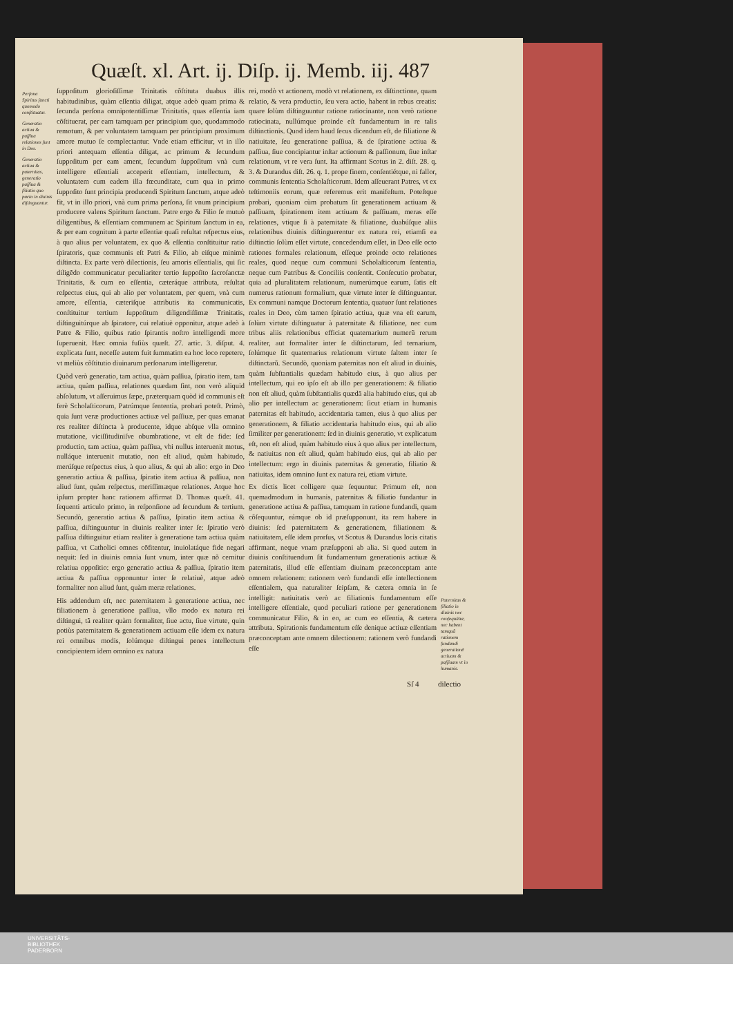Quæſt. xl. Art. ij. Diſp. ij. Memb. iij. 487
Perſona Spiritus ſancti quomodo conſtituatur.
Generatio actiua & paſſiua relationes ſunt in Deo.
Generatio actiua & paternitas, generatio paſſiua & filiatio quo pacto in diuinis diſtinguantur.
ſuppoſitum glorioſiſſimæ Trinitatis cõſtituta duabus illis habitudinibus, quàm eſſentia diligat, atque adeò quam prima & ſecunda perſona omnipotentiſſimæ Trinitatis, quas eſſentia iam cõſtituerat, per eam tamquam per principium quo, quodammodo remotum, & per voluntatem tamquam per principium proximum amore mutuo ſe complectantur. Vnde etiam efficitur, vt in illo priori antequam eſſentia diligat, ac primum & ſecundum ſuppoſitum per eam ament, ſecundum ſuppoſitum vnà cum intelligere eſſentiali acceperit eſſentiam, intellectum, & voluntatem cum eadem illa fœcunditate, cum qua in primo ſuppoſito ſunt principia producendi Spiritum ſanctum, atque adeò fit, vt in illo priori, vnà cum prima perſona, ſit vnum principium producere valens Spiritum ſanctum. Patre ergo & Filio ſe mutuò diligentibus, & eſſentiam communem ac Spiritum ſanctum in ea, & per eam cognitum à parte eſſentiæ quaſi reſultat reſpectus eius, à quo alius per voluntatem, ex quo & eſſentia conſtituitur ratio ſpiratoris, quæ communis eſt Patri & Filio, ab eiſque minimè diſtincta. Ex parte verò dilectionis, ſeu amoris eſſentialis, qui ſic diligẽdo communicatur peculiariter tertio ſuppoſito ſacroſanctæ Trinitatis, & cum eo eſſentia, cæteráque attributa, reſultat reſpectus eius, qui ab alio per voluntatem, per quem, vnà cum amore, eſſentia, cæteriſque attributis ita communicatis, conſtituitur tertium ſuppoſitum diligendiſſimæ Trinitatis, diſtinguitúrque ab ſpiratore, cui relatiuè opponitur, atque adeò à Patre & Filio, quibus ratio ſpirantis noſtro intelligendi more ſuperuenit. Hæc omnia fuſiùs quæſt. 27. artic. 3. diſput. 4. explicata ſunt, neceſſe autem fuit ſummatim ea hoc loco repetere, vt meliùs cõſtitutio diuinarum perſonarum intelligeretur.
Quòd verò generatio, tam actiua, quàm paſſiua, ſpiratio item, tam actiua, quàm paſſiua, relationes quædam ſint, non verò aliquid abſolutum, vt aſſeruimus ſæpe, præterquam quòd id communis eſt ferè Scholaſticorum, Patrúmque ſententia, probari poteſt. Primò, quia ſunt veræ productiones actiuæ vel paſſiuæ, per quas emanat res realiter diſtincta à producente, idque abſque vlla omnino mutatione, viciſſitudiniſve obumbratione, vt eſt de fide: ſed productio, tam actiua, quàm paſſiua, vbi nullus interuenit motus, nulláque interuenit mutatio, non eſt aliud, quàm habitudo, merúſque reſpectus eius, à quo alius, & qui ab alio: ergo in Deo generatio actiua & paſſiua, ſpiratio item actiua & paſſiua, non aliud ſunt, quàm reſpectus, meriſſimæque relationes. Atque hoc ipſum propter hanc rationem affirmat D. Thomas quæſt. 41. ſequenti articulo primo, in reſponſione ad ſecundum & tertium. Secundò, generatio actiua & paſſiua, ſpiratio item actiua & paſſiua, diſtinguuntur in diuinis realiter inter ſe: ſpiratio verò paſſiua diſtinguitur etiam realiter à generatione tam actiua quàm paſſiua, vt Catholici omnes cõfitentur, inuiolatáque fide negari nequit: ſed in diuinis omnia ſunt vnum, inter quæ nõ cernitur relatiua oppoſitio: ergo generatio actiua & paſſiua, ſpiratio item actiua & paſſiua opponuntur inter ſe relatiuè, atque adeò formaliter non aliud ſunt, quàm meræ relationes.
His addendum eſt, nec paternitatem à generatione actiua, nec filiationem à generatione paſſiua, vllo modo ex natura rei diſtingui, tã realiter quàm formaliter, ſiue actu, ſiue virtute, quin potiùs paternitatem & generationem actiuam eſſe idem ex natura rei omnibus modis, ſolúmque diſtingui penes intellectum concipientem idem omnino ex natura
rei, modò vt actionem, modò vt relationem, ex diſtinctione, quam relatio, & vera productio, ſeu vera actio, habent in rebus creatis: quare ſolùm diſtinguuntur ratione ratiocinante, non verò ratione ratiocinata, nullúmque proinde eſt fundamentum in re talis diſtinctionis. Quod idem haud ſecus dicendum eſt, de filiatione & natiuitate, ſeu generatione paſſiua, & de ſpiratione actiua & paſſiua, ſiue concipiantur inſtar actionum & paſſionum, ſiue inſtar relationum, vt re vera ſunt. Ita affirmant Scotus in 2. diſt. 28. q. 3. & Durandus diſt. 26. q. 1. prope finem, conſentiétque, ni fallor, communis ſententia Scholaſticorum. Idem aſſeuerant Patres, vt ex teſtimoniis eorum, quæ referemus erit manifeſtum. Poteſtque probari, quoniam cùm probatum ſit generationem actiuam & paſſiuam, ſpirationem item actiuam & paſſiuam, meras eſſe relationes, vtique ſi à paternitate & filiatione, duabúſque aliis relationibus diuinis diſtinguerentur ex natura rei, etiamſi ea diſtinctio ſolùm eſſet virtute, concedendum eſſet, in Deo eſſe octo rationes formales relationum, eſſeque proinde octo relationes reales, quod neque cum communi Scholaſticorum ſententia, neque cum Patribus & Conciliis conſentit. Conſecutio probatur, quia ad pluralitatem relationum, numerúmque earum, ſatis eſt numerus rationum formalium, quæ virtute inter ſe diſtinguantur. Ex communi namque Doctorum ſententia, quatuor ſunt relationes reales in Deo, cùm tamen ſpiratio actiua, quæ vna eſt earum, ſolùm virtute diſtinguatur à paternitate & filiatione, nec cum tribus aliis relationibus efficiat quaternarium numerũ rerum realiter, aut formaliter inter ſe diſtinctarum, ſed ternarium, ſolúmque ſit quaternarius relationum virtute ſaltem inter ſe diſtinctarũ. Secundò, quoniam paternitas non eſt aliud in diuinis, quàm ſubſtantialis quædam habitudo eius, à quo alius per intellectum, qui eo ipſo eſt ab illo per generationem: & filiatio non eſt aliud, quàm ſubſtantialis quædã alia habitudo eius, qui ab alio per intellectum ac generationem: ſicut etiam in humanis paternitas eſt habitudo, accidentaria tamen, eius à quo alius per generationem, & filiatio accidentaria habitudo eius, qui ab alio ſimiliter per generationem: ſed in diuinis generatio, vt explicatum eſt, non eſt aliud, quàm habitudo eius à quo alius per intellectum, & natiuitas non eſt aliud, quàm habitudo eius, qui ab alio per intellectum: ergo in diuinis paternitas & generatio, filiatio & natiuitas, idem omnino ſunt ex natura rei, etiam virtute.
Ex dictis licet colligere quæ ſequuntur. Primum eſt, non quemadmodum in humanis, paternitas & filiatio fundantur in generatione actiua & paſſiua, tamquam in ratione fundandi, quam cõſequuntur, eámque ob id præſupponunt, ita rem habere in diuinis: ſed paternitatem & generationem, filiationem & natiuitatem, eſſe idem prorſus, vt Scotus & Durandus locis citatis affirmant, neque vnam præſupponi ab alia. Si quod autem in diuinis conſtituendum ſit fundamentum generationis actiuæ & paternitatis, illud eſſe eſſentiam diuinam præconceptam ante omnem relationem: rationem verò fundandi eſſe intellectionem eſſentialem, qua naturaliter ſeipſam, & cætera omnia in ſe intelligit: natiuitatis verò ac filiationis fundamentum eſſe intelligere eſſentiale, quod peculiari ratione per generationem communicatur Filio, & in eo, ac cum eo eſſentia, & cætera attributa. Spirationis fundamentum eſſe denique actiuæ eſſentiam præconceptam ante omnem dilectionem: rationem verò fundandi eſſe
Paternitas & filiatio in diuinis nec conſequũtur, nec habent tamquã rationem fundandi generationẽ actiuam & paſſiuam vt in humanis.
Sſ 4 dilectio
UNIVERSITÄTS-
BIBLIOTHEK
PADERBORN